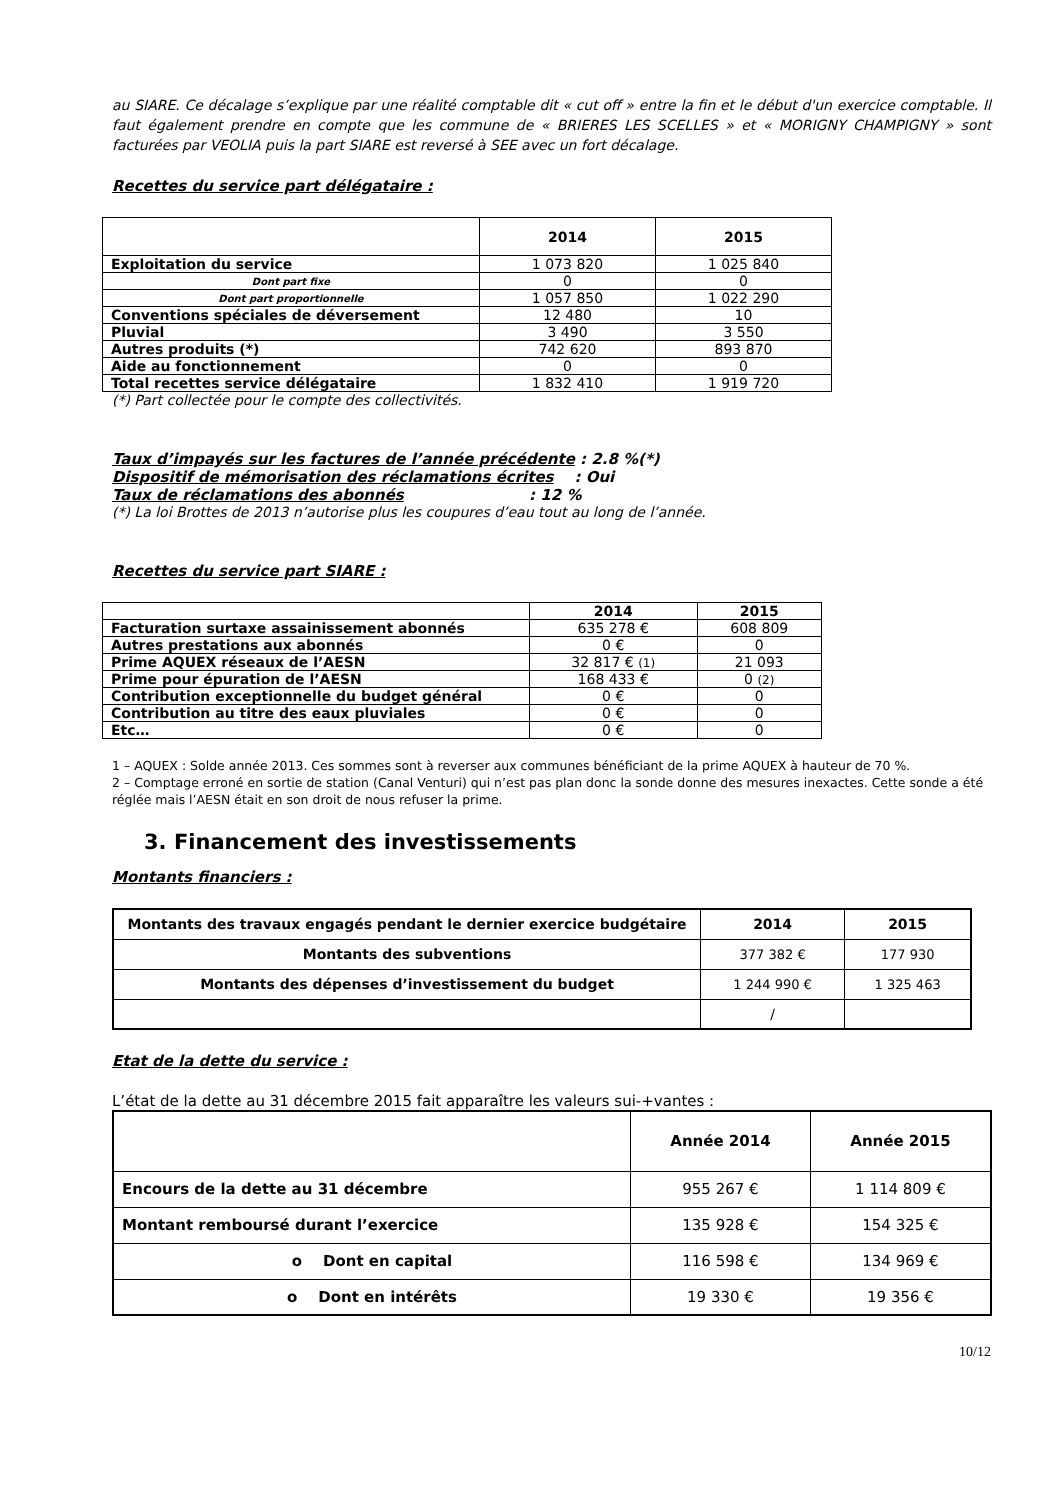au SIARE. Ce décalage s’explique par une réalité comptable dit « cut off » entre la fin et le début d'un exercice comptable. Il faut également prendre en compte que les commune de « BRIERES LES SCELLES » et « MORIGNY CHAMPIGNY » sont facturées par VEOLIA puis la part SIARE est reversé à SEE avec un fort décalage.
Recettes du service part délégataire :
| | 2014 | 2015 |
| --- | --- | --- |
| Exploitation du service | 1 073 820 | 1 025 840 |
| Dont part fixe | 0 | 0 |
| Dont part proportionnelle | 1 057 850 | 1 022 290 |
| Conventions spéciales de déversement | 12 480 | 10 |
| Pluvial | 3 490 | 3 550 |
| Autres produits (*) | 742 620 | 893 870 |
| Aide au fonctionnement | 0 | 0 |
| Total recettes service délégataire | 1 832 410 | 1 919 720 |
(*) Part collectée pour le compte des collectivités.
Taux d’impayés sur les factures de l’année précédente : 2.8 %(*)
Dispositif de mémorisation des réclamations écrites : Oui
Taux de réclamations des abonnés : 12 %
(*) La loi Brottes de 2013 n’autorise plus les coupures d’eau tout au long de l’année.
Recettes du service part SIARE :
| | 2014 | 2015 |
| --- | --- | --- |
| Facturation surtaxe assainissement abonnés | 635 278 € | 608 809 |
| Autres prestations aux abonnés | 0 € | 0 |
| Prime AQUEX réseaux de l’AESN | 32 817 € (1) | 21 093 |
| Prime pour épuration de l’AESN | 168 433 € | 0 (2) |
| Contribution exceptionnelle du budget général | 0 € | 0 |
| Contribution au titre des eaux pluviales | 0 € | 0 |
| Etc… | 0 € | 0 |
1 – AQUEX : Solde année 2013. Ces sommes sont à reverser aux communes bénéficiant de la prime AQUEX à hauteur de 70 %.
2 – Comptage erroné en sortie de station (Canal Venturi) qui n’est pas plan donc la sonde donne des mesures inexactes. Cette sonde a été réglée mais l’AESN était en son droit de nous refuser la prime.
3. Financement des investissements
Montants financiers :
| Montants des travaux engagés pendant le dernier exercice budgétaire | 2014 | 2015 |
| --- | --- | --- |
| Montants des subventions | 377 382 € | 177 930 |
| Montants des dépenses d’investissement du budget | 1 244 990 € | 1 325 463 |
| | / | |
Etat de la dette du service :
L’état de la dette au 31 décembre 2015 fait apparaître les valeurs sui-+vantes :
| | Année 2014 | Année 2015 |
| --- | --- | --- |
| Encours de la dette au 31 décembre | 955 267 € | 1 114 809 € |
| Montant remboursé durant l’exercice | 135 928 € | 154 325 € |
| o Dont en capital | 116 598 € | 134 969 € |
| o Dont en intérêts | 19 330 € | 19 356 € |
10/12